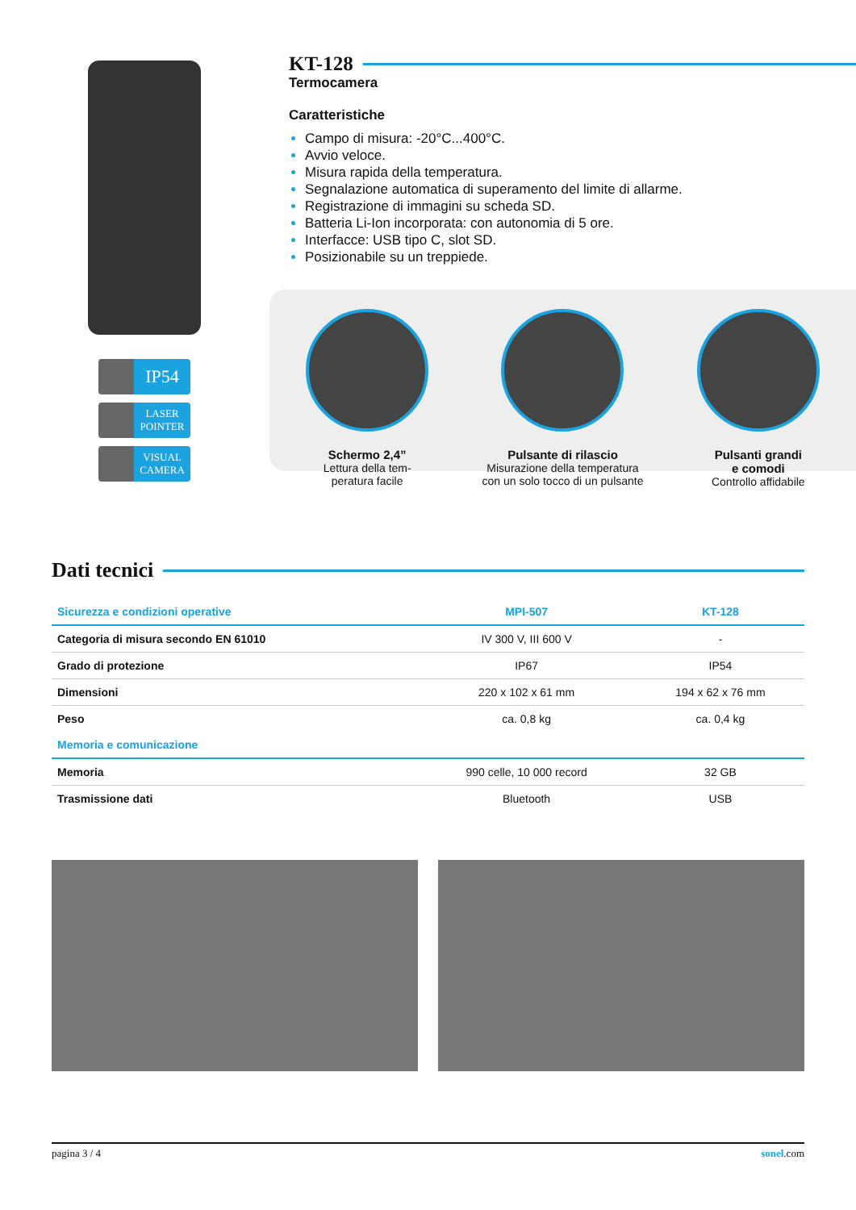IP54
LASER
POINTER
VISUAL
CAMERA
KT-128
Termocamera
Caratteristiche
Campo di misura: -20°C...400°C.
Avvio veloce.
Misura rapida della temperatura.
Segnalazione automatica di superamento del limite di allarme.
Registrazione di immagini su scheda SD.
Batteria Li-Ion incorporata: con autonomia di 5 ore.
Interfacce: USB tipo C, slot SD.
Posizionabile su un treppiede.
Schermo 2,4”
Lettura della tem-
peratura facile
Pulsante di rilascio
Misurazione della temperatura
con un solo tocco di un pulsante
Pulsanti grandi
e comodi
Controllo affidabile
Dati tecnici
| Sicurezza e condizioni operative | MPI-507 | KT-128 |
| --- | --- | --- |
| Categoria di misura secondo EN 61010 | IV 300 V, III 600 V | - |
| Grado di protezione | IP67 | IP54 |
| Dimensioni | 220 x 102 x 61 mm | 194 x 62 x 76 mm |
| Peso | ca. 0,8 kg | ca. 0,4 kg |
| Memoria e comunicazione | | |
| Memoria | 990 celle, 10 000 record | 32 GB |
| Trasmissione dati | Bluetooth | USB |
pagina 3 / 4 sonel.com